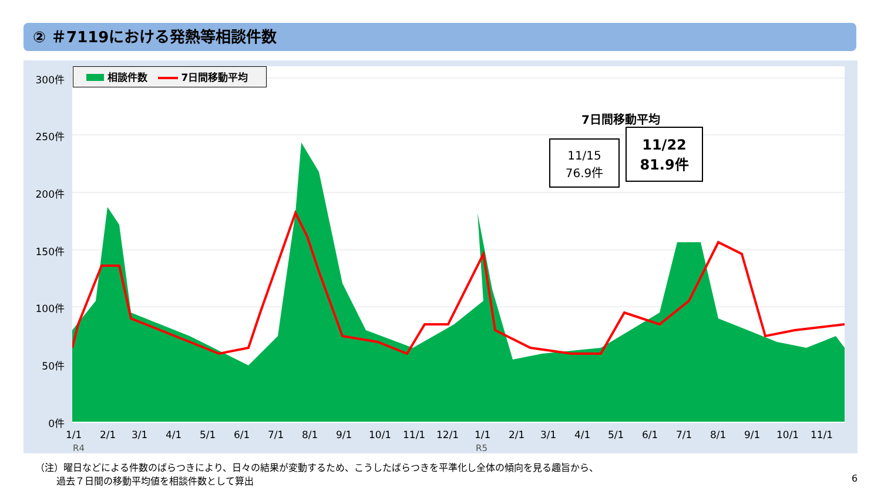② ＃7119における発熱等相談件数
300件
250件
200件
150件
100件
50件
0件
相談件数 7日間移動平均
1/1 2/1 3/1 4/1 5/1 6/1 7/1 8/1 9/1 10/1 11/1 12/1 1/1 2/1 3/1 4/1 5/1 6/1 7/1 8/1 9/1 10/1 11/1
R4 R5
7日間移動平均
11/15
76.9件
11/22
81.9件
（注）曜日などによる件数のばらつきにより、日々の結果が変動するため、こうしたばらつきを平準化し全体の傾向を見る趣旨から、
過去７日間の移動平均値を相談件数として算出
6